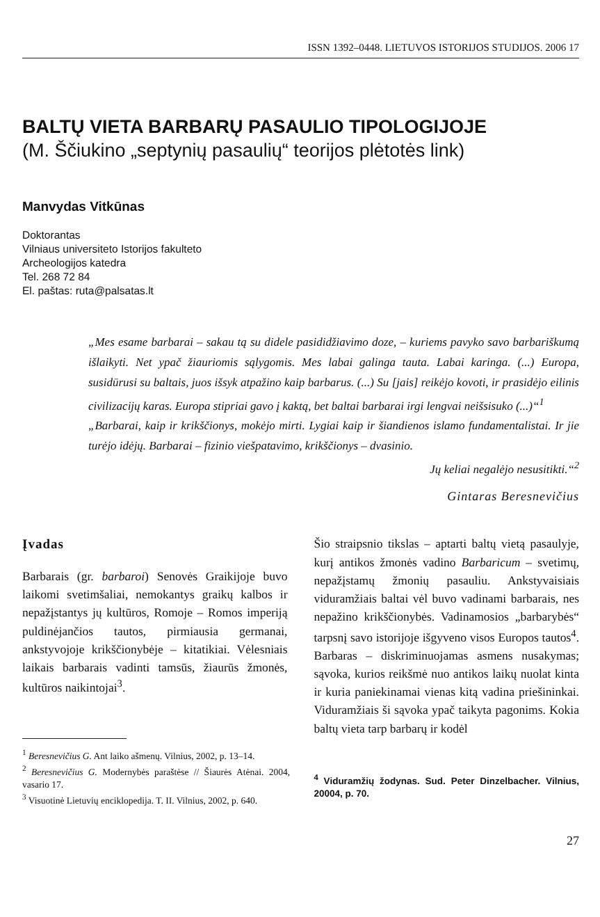ISSN 1392–0448. LIETUVOS ISTORIJOS STUDIJOS. 2006 17
BALTŲ VIETA BARBARŲ PASAULIO TIPOLOGIJOJE
(M. Ščiukino „septynių pasaulių“ teorijos plėtotės link)
Manvydas Vitkūnas
Doktorantas
Vilniaus universiteto Istorijos fakulteto
Archeologijos katedra
Tel. 268 72 84
El. paštas: ruta@palsatas.lt
„Mes esame barbarai – sakau tą su didele pasididžiavimo doze, – kuriems pavyko savo barbariškumą išlaikyti. Net ypač žiauriomis sąlygomis. Mes labai galinga tauta. Labai karinga. (...) Europa, susidūrusi su baltais, juos išsyk atpažino kaip barbarus. (...) Su [jais] reikėjo kovoti, ir prasidėjo eilinis civilizacijų karas. Europa stipriai gavo į kaktą, bet baltai barbarai irgi lengvai neišsisuko (...)“<sup>1</sup>
„Barbarai, kaip ir krikščionys, mokėjo mirti. Lygiai kaip ir šiandienos islamo fundamentalistai. Ir jie turėjo idėjų. Barbarai – fizinio viešpatavimo, krikščionys – dvasinio.
Jų keliai negalėjo nesusitikti.“<sup>2</sup>
Gintaras Beresnevičius
Įvadas
Barbarais (gr. barbaroi) Senovės Graikijoje buvo laikomi svetimšaliai, nemokantys graikų kalbos ir nepažįstantys jų kultūros, Romoje – Romos imperiją puldinėjančios tautos, pirmiausia germanai, ankstyvojoje krikščionybėje – kitatikiai. Vėlesniais laikais barbarais vadinti tamsūs, žiaurūs žmonės, kultūros naikintojai<sup>3</sup>.
<sup>1</sup> Beresnevičius G. Ant laiko ašmenų. Vilnius, 2002, p. 13–14.
<sup>2</sup> Beresnevičius G. Modernybės paraštėse // Šiaurės Atėnai. 2004, vasario 17.
<sup>3</sup> Visuotinė Lietuvių enciklopedija. T. II. Vilnius, 2002, p. 640.
Šio straipsnio tikslas – aptarti baltų vietą pasaulyje, kurį antikos žmonės vadino Barbaricum – svetimų, nepažįstamų žmonių pasauliu. Ankstyvaisiais viduramžiais baltai vėl buvo vadinami barbarais, nes nepažino krikščionybės. Vadinamosios „barbarybės“ tarpsnį savo istorijoje išgyveno visos Europos tautos<sup>4</sup>. Barbaras – diskriminuojamas asmens nusakymas; sąvoka, kurios reikšmė nuo antikos laikų nuolat kinta ir kuria paniekinamai vienas kitą vadina priešininkai. Viduramžiais ši sąvoka ypač taikyta pagonims. Kokia baltų vieta tarp barbarų ir kodėl
<sup>4</sup> Viduramžių žodynas. Sud. Peter Dinzelbacher. Vilnius, 20004, p. 70.
27